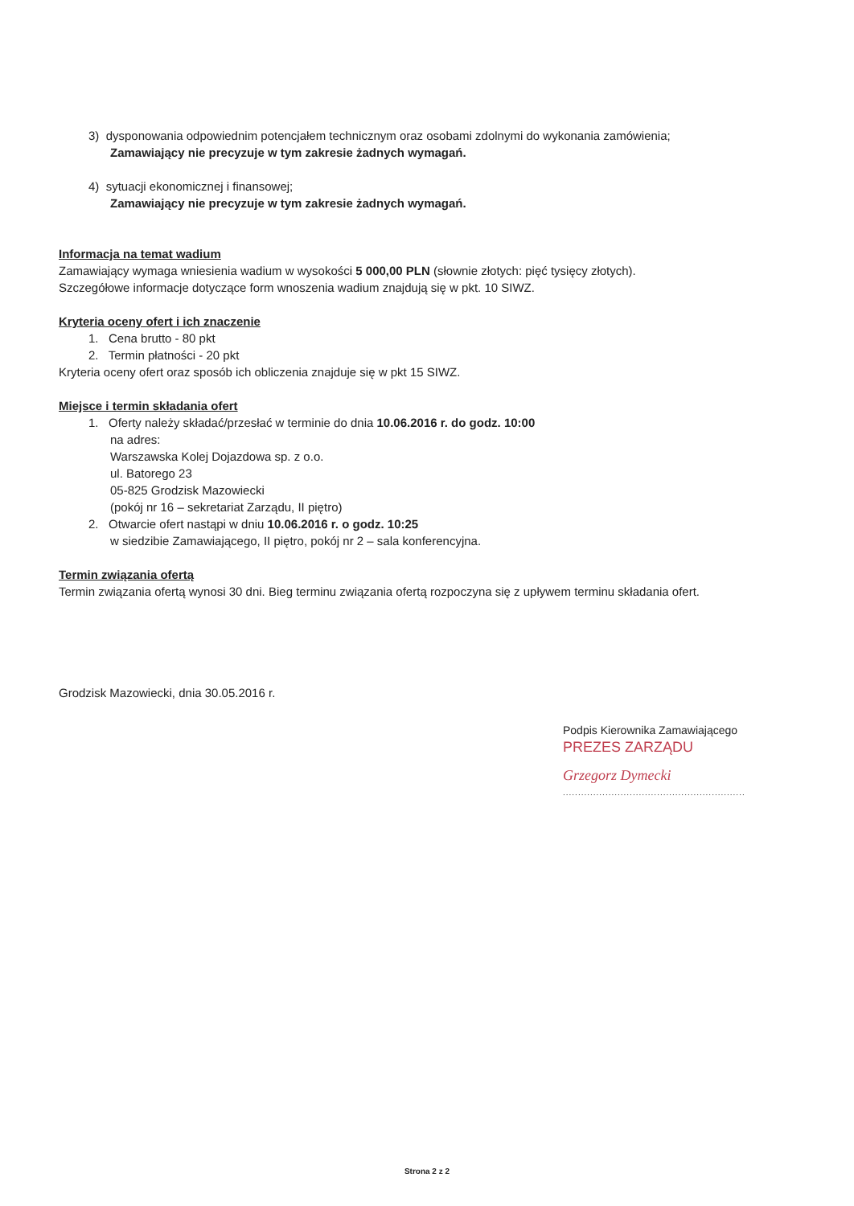3) dysponowania odpowiednim potencjałem technicznym oraz osobami zdolnymi do wykonania zamówienia;
Zamawiający nie precyzuje w tym zakresie żadnych wymagań.
4) sytuacji ekonomicznej i finansowej;
Zamawiający nie precyzuje w tym zakresie żadnych wymagań.
Informacja na temat wadium
Zamawiający wymaga wniesienia wadium w wysokości 5 000,00 PLN (słownie złotych: pięć tysięcy złotych).
Szczegółowe informacje dotyczące form wnoszenia wadium znajdują się w pkt. 10 SIWZ.
Kryteria oceny ofert i ich znaczenie
1. Cena brutto - 80 pkt
2. Termin płatności - 20 pkt
Kryteria oceny ofert oraz sposób ich obliczenia znajduje się w pkt 15 SIWZ.
Miejsce i termin składania ofert
1. Oferty należy składać/przesłać w terminie do dnia 10.06.2016 r. do godz. 10:00
na adres:
Warszawska Kolej Dojazdowa sp. z o.o.
ul. Batorego 23
05-825 Grodzisk Mazowiecki
(pokój nr 16 – sekretariat Zarządu, II piętro)
2. Otwarcie ofert nastąpi w dniu 10.06.2016 r. o godz. 10:25
w siedzibie Zamawiającego, II piętro, pokój nr 2 – sala konferencyjna.
Termin związania ofertą
Termin związania ofertą wynosi 30 dni. Bieg terminu związania ofertą rozpoczyna się z upływem terminu składania ofert.
Grodzisk Mazowiecki, dnia 30.05.2016 r.
Podpis Kierownika Zamawiającego
PREZES ZARZĄDU
Grzegorz Dymecki
............................................................
Strona 2 z 2